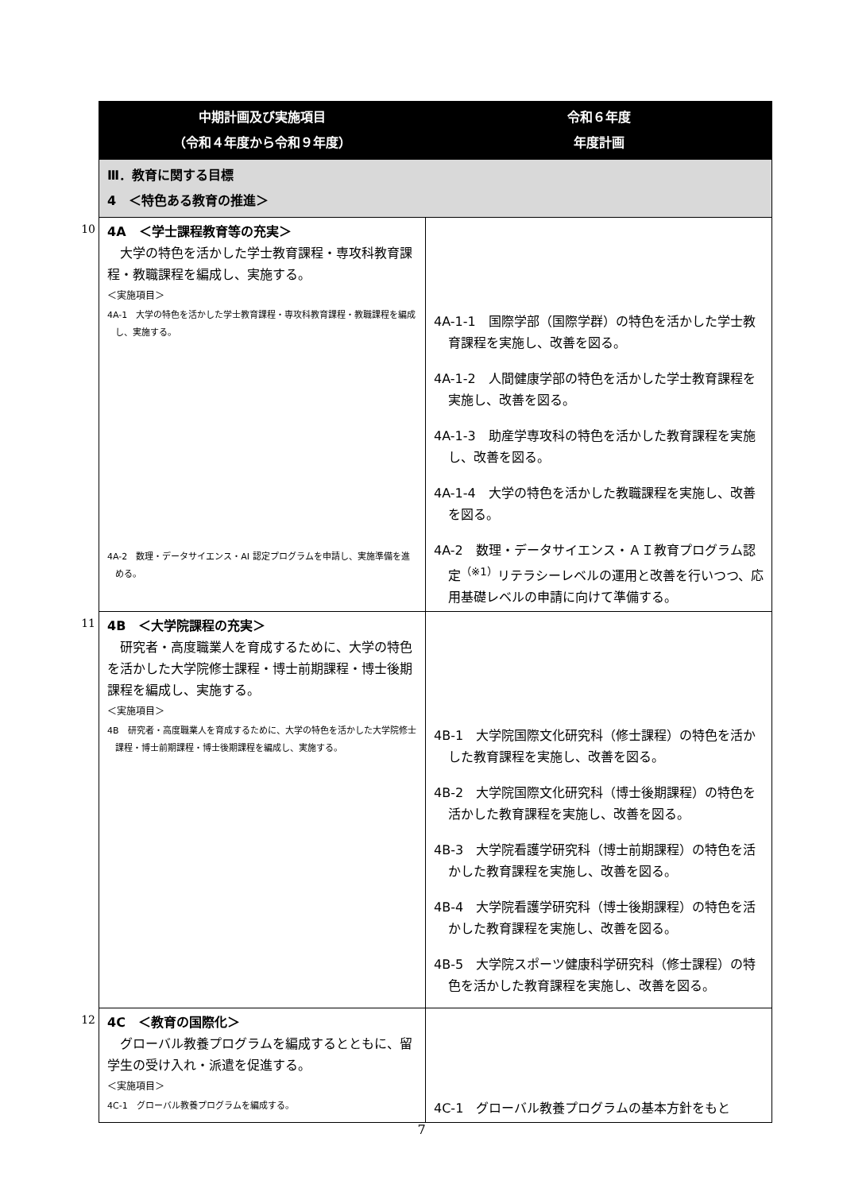| | 中期計画及び実施項目 （令和４年度から令和９年度） | 令和６年度 年度計画 |
| | Ⅲ．教育に関する目標 4 ＜特色ある教育の推進＞ | |
| 10 | 4A ＜学士課程教育等の充実＞ 大学の特色を活かした学士教育課程・専攻科教育課程・教職課程を編成し、実施する。 ＜実施項目＞ 4A-1 大学の特色を活かした学士教育課程・専攻科教育課程・教職課程を編成し、実施する。 4A-2 数理・データサイエンス・AI 認定プログラムを申請し、実施準備を進める。 | 4A-1-1 国際学部（国際学群）の特色を活かした学士教育課程を実施し、改善を図る。 4A-1-2 人間健康学部の特色を活かした学士教育課程を実施し、改善を図る。 4A-1-3 助産学専攻科の特色を活かした教育課程を実施し、改善を図る。 4A-1-4 大学の特色を活かした教職課程を実施し、改善を図る。 4A-2 数理・データサイエンス・ＡＩ教育プログラム認定<sup>（※1）</sup>リテラシーレベルの運用と改善を行いつつ、応用基礎レベルの申請に向けて準備する。 |
| 11 | 4B ＜大学院課程の充実＞ 研究者・高度職業人を育成するために、大学の特色を活かした大学院修士課程・博士前期課程・博士後期課程を編成し、実施する。 ＜実施項目＞ 4B 研究者・高度職業人を育成するために、大学の特色を活かした大学院修士課程・博士前期課程・博士後期課程を編成し、実施する。 | 4B-1 大学院国際文化研究科（修士課程）の特色を活かした教育課程を実施し、改善を図る。 4B-2 大学院国際文化研究科（博士後期課程）の特色を活かした教育課程を実施し、改善を図る。 4B-3 大学院看護学研究科（博士前期課程）の特色を活かした教育課程を実施し、改善を図る。 4B-4 大学院看護学研究科（博士後期課程）の特色を活かした教育課程を実施し、改善を図る。 4B-5 大学院スポーツ健康科学研究科（修士課程）の特色を活かした教育課程を実施し、改善を図る。 |
| 12 | 4C ＜教育の国際化＞ グローバル教養プログラムを編成するとともに、留学生の受け入れ・派遣を促進する。 ＜実施項目＞ 4C-1 グローバル教養プログラムを編成する。 | 4C-1 グローバル教養プログラムの基本方針をもと |
7